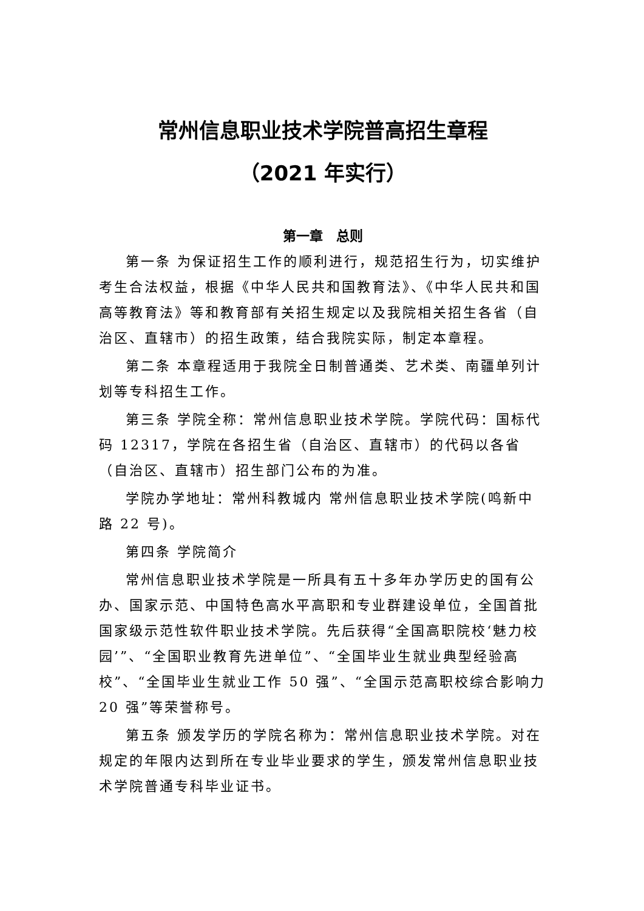常州信息职业技术学院普高招生章程
（2021 年实行）
第一章　总则
第一条 为保证招生工作的顺利进行，规范招生行为，切实维护考生合法权益，根据《中华人民共和国教育法》、《中华人民共和国高等教育法》等和教育部有关招生规定以及我院相关招生各省（自治区、直辖市）的招生政策，结合我院实际，制定本章程。
第二条 本章程适用于我院全日制普通类、艺术类、南疆单列计划等专科招生工作。
第三条 学院全称：常州信息职业技术学院。学院代码：国标代码 12317，学院在各招生省（自治区、直辖市）的代码以各省（自治区、直辖市）招生部门公布的为准。
学院办学地址：常州科教城内 常州信息职业技术学院(鸣新中路 22 号)。
第四条 学院简介
常州信息职业技术学院是一所具有五十多年办学历史的国有公办、国家示范、中国特色高水平高职和专业群建设单位，全国首批国家级示范性软件职业技术学院。先后获得“全国高职院校‘魅力校园’”、“全国职业教育先进单位”、“全国毕业生就业典型经验高校”、“全国毕业生就业工作 50 强”、“全国示范高职校综合影响力 20 强”等荣誉称号。
第五条 颁发学历的学院名称为：常州信息职业技术学院。对在规定的年限内达到所在专业毕业要求的学生，颁发常州信息职业技术学院普通专科毕业证书。